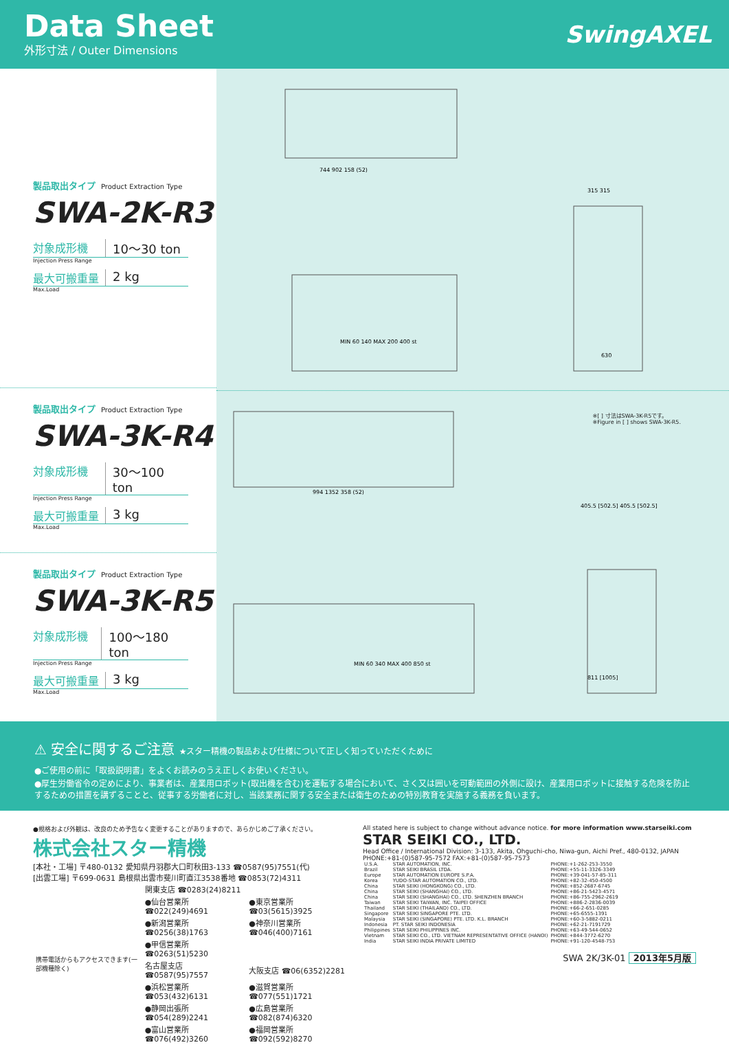Data Sheet
外形寸法 / Outer Dimensions
SwingAXEL
製品取出タイプ Product Extraction Type
SWA-2K-R3
対象成形機 10～30 ton
Injection Press Range
最大可搬重量 2 kg
Max.Load
製品取出タイプ Product Extraction Type
SWA-3K-R4
対象成形機 30～100 ton
Injection Press Range
最大可搬重量 3 kg
Max.Load
製品取出タイプ Product Extraction Type
SWA-3K-R5
対象成形機 100～180 ton
Injection Press Range
最大可搬重量 3 kg
Max.Load
744 902 158 (52)
MIN 60 140 MAX 200 400 st
315 315
630
※[ ] 寸法はSWA-3K-R5です。
※Figure in [ ] shows SWA-3K-R5.
994 1352 358 (52)
MIN 60 340 MAX 400 850 st
405.5 [502.5] 405.5 [502.5]
811 [1005]
⚠ 安全に関するご注意 ★スター精機の製品および仕様について正しく知っていただくために
●ご使用の前に「取扱説明書」をよくお読みのうえ正しくお使いください。
●厚生労働省令の定めにより、事業者は、産業用ロボット(取出機を含む)を運転する場合において、さく又は囲いを可動範囲の外側に設け、産業用ロボットに接触する危険を防止するための措置を講ずることと、従事する労働者に対し、当該業務に関する安全または衛生のための特別教育を実施する義務を負います。
●規格および外観は、改良のため予告なく変更することがありますので、あらかじめご了承ください。
株式会社スター精機
[本社・工場] 〒480-0132 愛知県丹羽郡大口町秋田3-133 ☎0587(95)7551(代)
[出雲工場] 〒699-0631 島根県出雲市斐川町直江3538番地 ☎0853(72)4311
| 携帯電話からもアクセスできます(一部機種除く) | 関東支店 ☎0283(24)8211 | |
| | ●仙台営業所 ☎022(249)4691 | ●東京営業所 ☎03(5615)3925 |
| | ●新潟営業所 ☎0256(38)1763 | ●神奈川営業所 ☎046(400)7161 |
| | ●甲信営業所 ☎0263(51)5230 | |
| | 名古屋支店 ☎0587(95)7557 | 大阪支店 ☎06(6352)2281 |
| | ●浜松営業所 ☎053(432)6131 | ●滋賀営業所 ☎077(551)1721 |
| | ●静岡出張所 ☎054(289)2241 | ●広島営業所 ☎082(874)6320 |
| | ●富山営業所 ☎076(492)3260 | ●福岡営業所 ☎092(592)8270 |
All stated here is subject to change without advance notice. for more information www.starseiki.com
STAR SEIKI CO., LTD.
Head Office / International Division: 3-133, Akita, Ohguchi-cho, Niwa-gun, Aichi Pref., 480-0132, JAPAN
PHONE:+81-(0)587-95-7572 FAX:+81-(0)587-95-7573
| U.S.A. | STAR AUTOMATION, INC. | PHONE:+1-262-253-3550 |
| Brazil | STAR SEIKI BRASIL LTDA. | PHONE:+55-11-3326-3349 |
| Europe | STAR AUTOMATION EUROPE S.P.A. | PHONE:+39-041-57-85-311 |
| Korea | YUDO-STAR AUTOMATION CO., LTD. | PHONE:+82-32-450-4500 |
| China | STAR SEIKI (HONGKONG) CO., LTD. | PHONE:+852-2687-6745 |
| China | STAR SEIKI (SHANGHAI) CO., LTD. | PHONE:+86-21-5423-4571 |
| China | STAR SEIKI (SHANGHAI) CO., LTD. SHENZHEN BRANCH | PHONE:+86-755-2962-2619 |
| Taiwan | STAR SEIKI TAIWAN, INC. TAIPEI OFFICE | PHONE:+886-2-2836-0039 |
| Thailand | STAR SEIKI (THAILAND) CO., LTD. | PHONE:+66-2-651-0285 |
| Singapore | STAR SEIKI SINGAPORE PTE. LTD. | PHONE:+65-6555-1391 |
| Malaysia | STAR SEIKI (SINGAPORE) PTE. LTD. K.L. BRANCH | PHONE:+60-3-5882-0211 |
| Indonesia | PT. STAR SEIKI INDONESIA | PHONE:+62-21-7191729 |
| Philippines | STAR SEIKI PHILIPPINES INC. | PHONE:+63-49-544-0652 |
| Vietnam | STAR SEIKI CO., LTD. VIETNAM REPRESENTATIVE OFFICE (HANOI) | PHONE:+844-3772-6270 |
| India | STAR SEIKI INDIA PRIVATE LIMITED | PHONE:+91-120-4548-753 |
SWA 2K/3K-01 2013年5月版